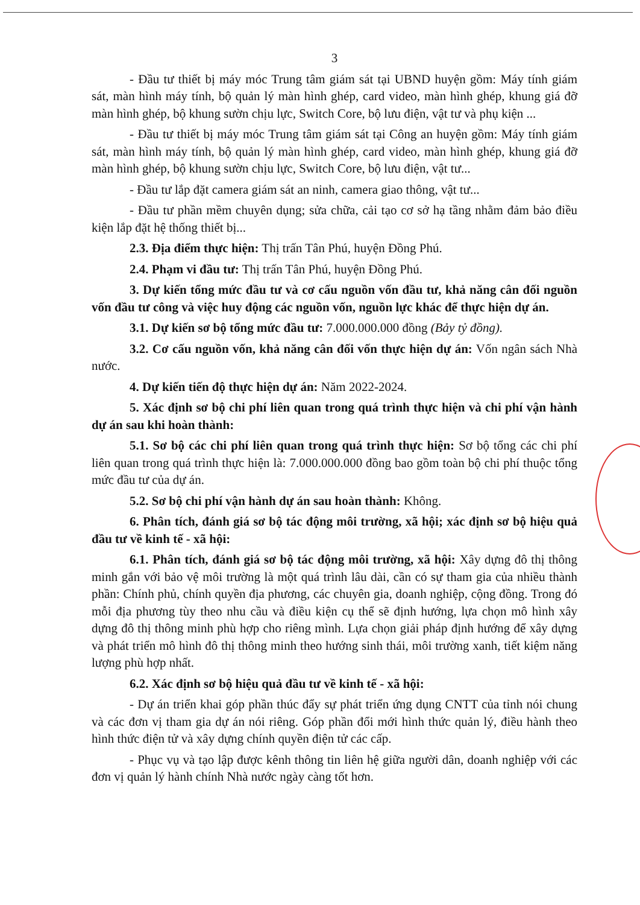3
- Đầu tư thiết bị máy móc Trung tâm giám sát tại UBND huyện gồm: Máy tính giám sát, màn hình máy tính, bộ quản lý màn hình ghép, card video, màn hình ghép, khung giá đỡ màn hình ghép, bộ khung sườn chịu lực, Switch Core, bộ lưu điện, vật tư và phụ kiện ...
- Đầu tư thiết bị máy móc Trung tâm giám sát tại Công an huyện gồm: Máy tính giám sát, màn hình máy tính, bộ quản lý màn hình ghép, card video, màn hình ghép, khung giá đỡ màn hình ghép, bộ khung sườn chịu lực, Switch Core, bộ lưu điện, vật tư...
- Đầu tư lắp đặt camera giám sát an ninh, camera giao thông, vật tư...
- Đầu tư phần mềm chuyên dụng; sửa chữa, cải tạo cơ sở hạ tầng nhằm đảm bảo điều kiện lắp đặt hệ thống thiết bị...
2.3. Địa điểm thực hiện: Thị trấn Tân Phú, huyện Đồng Phú.
2.4. Phạm vi đầu tư: Thị trấn Tân Phú, huyện Đồng Phú.
3. Dự kiến tổng mức đầu tư và cơ cấu nguồn vốn đầu tư, khả năng cân đối nguồn vốn đầu tư công và việc huy động các nguồn vốn, nguồn lực khác để thực hiện dự án.
3.1. Dự kiến sơ bộ tổng mức đầu tư: 7.000.000.000 đồng (Bảy tỷ đồng).
3.2. Cơ cấu nguồn vốn, khả năng cân đối vốn thực hiện dự án: Vốn ngân sách Nhà nước.
4. Dự kiến tiến độ thực hiện dự án: Năm 2022-2024.
5. Xác định sơ bộ chi phí liên quan trong quá trình thực hiện và chi phí vận hành dự án sau khi hoàn thành:
5.1. Sơ bộ các chi phí liên quan trong quá trình thực hiện: Sơ bộ tổng các chi phí liên quan trong quá trình thực hiện là: 7.000.000.000 đồng bao gồm toàn bộ chi phí thuộc tổng mức đầu tư của dự án.
5.2. Sơ bộ chi phí vận hành dự án sau hoàn thành: Không.
6. Phân tích, đánh giá sơ bộ tác động môi trường, xã hội; xác định sơ bộ hiệu quả đầu tư về kinh tế - xã hội:
6.1. Phân tích, đánh giá sơ bộ tác động môi trường, xã hội: Xây dựng đô thị thông minh gắn với bảo vệ môi trường là một quá trình lâu dài, cần có sự tham gia của nhiều thành phần: Chính phủ, chính quyền địa phương, các chuyên gia, doanh nghiệp, cộng đồng. Trong đó mỗi địa phương tùy theo nhu cầu và điều kiện cụ thể sẽ định hướng, lựa chọn mô hình xây dựng đô thị thông minh phù hợp cho riêng mình. Lựa chọn giải pháp định hướng để xây dựng và phát triển mô hình đô thị thông minh theo hướng sinh thái, môi trường xanh, tiết kiệm năng lượng phù hợp nhất.
6.2. Xác định sơ bộ hiệu quả đầu tư về kinh tế - xã hội:
- Dự án triển khai góp phần thúc đẩy sự phát triển ứng dụng CNTT của tỉnh nói chung và các đơn vị tham gia dự án nói riêng. Góp phần đổi mới hình thức quản lý, điều hành theo hình thức điện tử và xây dựng chính quyền điện tử các cấp.
- Phục vụ và tạo lập được kênh thông tin liên hệ giữa người dân, doanh nghiệp với các đơn vị quản lý hành chính Nhà nước ngày càng tốt hơn.